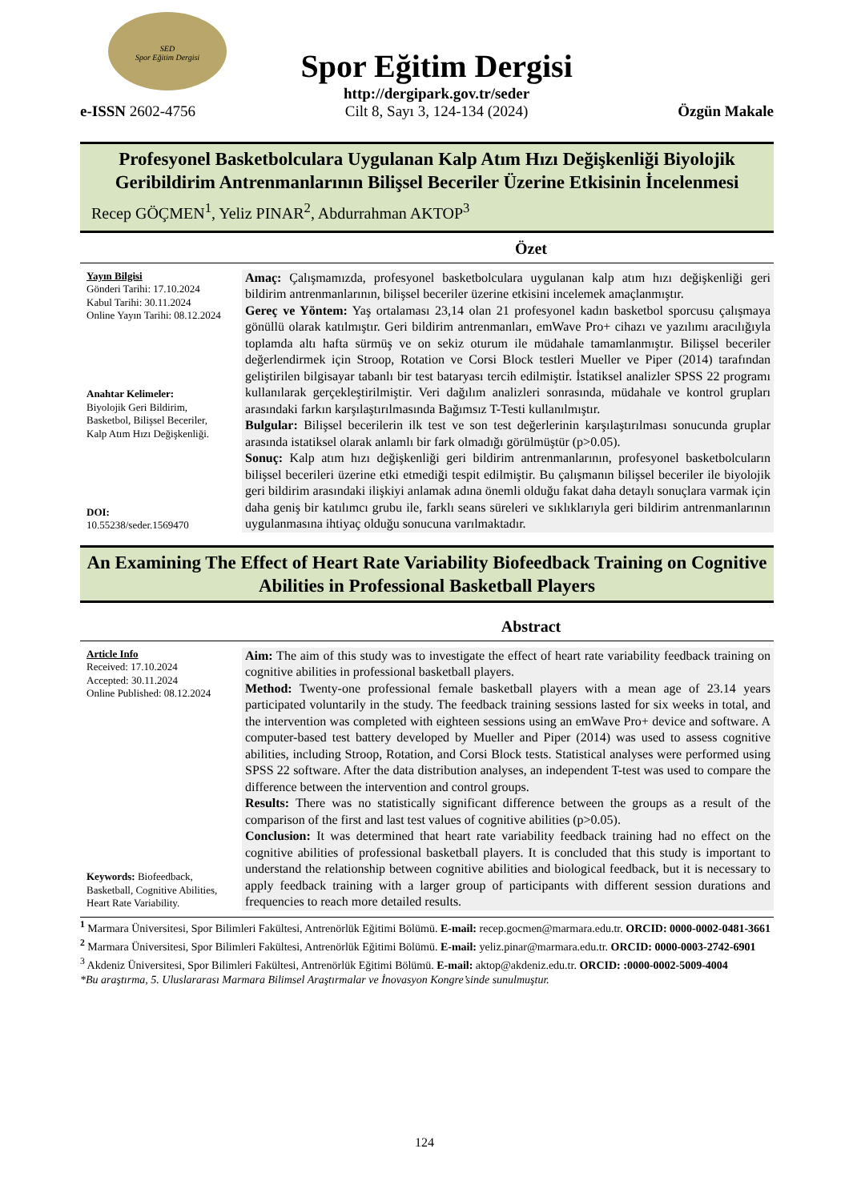SED
Spor Eğitim Dergisi
e-ISSN 2602-4756
Spor Eğitim Dergisi
http://dergipark.gov.tr/seder
Cilt 8, Sayı 3, 124-134 (2024)
Özgün Makale
Profesyonel Basketbolculara Uygulanan Kalp Atım Hızı Değişkenliği Biyolojik Geribildirim Antrenmanlarının Bilişsel Beceriler Üzerine Etkisinin İncelenmesi
Recep GÖÇMEN<sup>1</sup>, Yeliz PINAR<sup>2</sup>, Abdurrahman AKTOP<sup>3</sup>
Özet
Yayın Bilgisi
Gönderi Tarihi: 17.10.2024
Kabul Tarihi: 30.11.2024
Online Yayın Tarihi: 08.12.2024
Anahtar Kelimeler:
Biyolojik Geri Bildirim, Basketbol, Bilişsel Beceriler, Kalp Atım Hızı Değişkenliği.
DOI:
10.55238/seder.1569470
Amaç: Çalışmamızda, profesyonel basketbolculara uygulanan kalp atım hızı değişkenliği geri bildirim antrenmanlarının, bilişsel beceriler üzerine etkisini incelemek amaçlanmıştır.
Gereç ve Yöntem: Yaş ortalaması 23,14 olan 21 profesyonel kadın basketbol sporcusu çalışmaya gönüllü olarak katılmıştır. Geri bildirim antrenmanları, emWave Pro+ cihazı ve yazılımı aracılığıyla toplamda altı hafta sürmüş ve on sekiz oturum ile müdahale tamamlanmıştır. Bilişsel beceriler değerlendirmek için Stroop, Rotation ve Corsi Block testleri Mueller ve Piper (2014) tarafından geliştirilen bilgisayar tabanlı bir test bataryası tercih edilmiştir. İstatiksel analizler SPSS 22 programı kullanılarak gerçekleştirilmiştir. Veri dağılım analizleri sonrasında, müdahale ve kontrol grupları arasındaki farkın karşılaştırılmasında Bağımsız T-Testi kullanılmıştır.
Bulgular: Bilişsel becerilerin ilk test ve son test değerlerinin karşılaştırılması sonucunda gruplar arasında istatiksel olarak anlamlı bir fark olmadığı görülmüştür (p>0.05).
Sonuç: Kalp atım hızı değişkenliği geri bildirim antrenmanlarının, profesyonel basketbolcuların bilişsel becerileri üzerine etki etmediği tespit edilmiştir. Bu çalışmanın bilişsel beceriler ile biyolojik geri bildirim arasındaki ilişkiyi anlamak adına önemli olduğu fakat daha detaylı sonuçlara varmak için daha geniş bir katılımcı grubu ile, farklı seans süreleri ve sıklıklarıyla geri bildirim antrenmanlarının uygulanmasına ihtiyaç olduğu sonucuna varılmaktadır.
An Examining The Effect of Heart Rate Variability Biofeedback Training on Cognitive Abilities in Professional Basketball Players
Abstract
Article Info
Received: 17.10.2024
Accepted: 30.11.2024
Online Published: 08.12.2024
Keywords: Biofeedback, Basketball, Cognitive Abilities, Heart Rate Variability.
Aim: The aim of this study was to investigate the effect of heart rate variability feedback training on cognitive abilities in professional basketball players.
Method: Twenty-one professional female basketball players with a mean age of 23.14 years participated voluntarily in the study. The feedback training sessions lasted for six weeks in total, and the intervention was completed with eighteen sessions using an emWave Pro+ device and software. A computer-based test battery developed by Mueller and Piper (2014) was used to assess cognitive abilities, including Stroop, Rotation, and Corsi Block tests. Statistical analyses were performed using SPSS 22 software. After the data distribution analyses, an independent T-test was used to compare the difference between the intervention and control groups.
Results: There was no statistically significant difference between the groups as a result of the comparison of the first and last test values of cognitive abilities (p>0.05).
Conclusion: It was determined that heart rate variability feedback training had no effect on the cognitive abilities of professional basketball players. It is concluded that this study is important to understand the relationship between cognitive abilities and biological feedback, but it is necessary to apply feedback training with a larger group of participants with different session durations and frequencies to reach more detailed results.
<sup>1</sup> Marmara Üniversitesi, Spor Bilimleri Fakültesi, Antrenörlük Eğitimi Bölümü. E-mail: recep.gocmen@marmara.edu.tr. ORCID: 0000-0002-0481-3661
<sup>2</sup> Marmara Üniversitesi, Spor Bilimleri Fakültesi, Antrenörlük Eğitimi Bölümü. E-mail: yeliz.pinar@marmara.edu.tr. ORCID: 0000-0003-2742-6901
<sup>3</sup> Akdeniz Üniversitesi, Spor Bilimleri Fakültesi, Antrenörlük Eğitimi Bölümü. E-mail: aktop@akdeniz.edu.tr. ORCID: :0000-0002-5009-4004
*Bu araştırma, 5. Uluslararası Marmara Bilimsel Araştırmalar ve İnovasyon Kongre’sinde sunulmuştur.
124